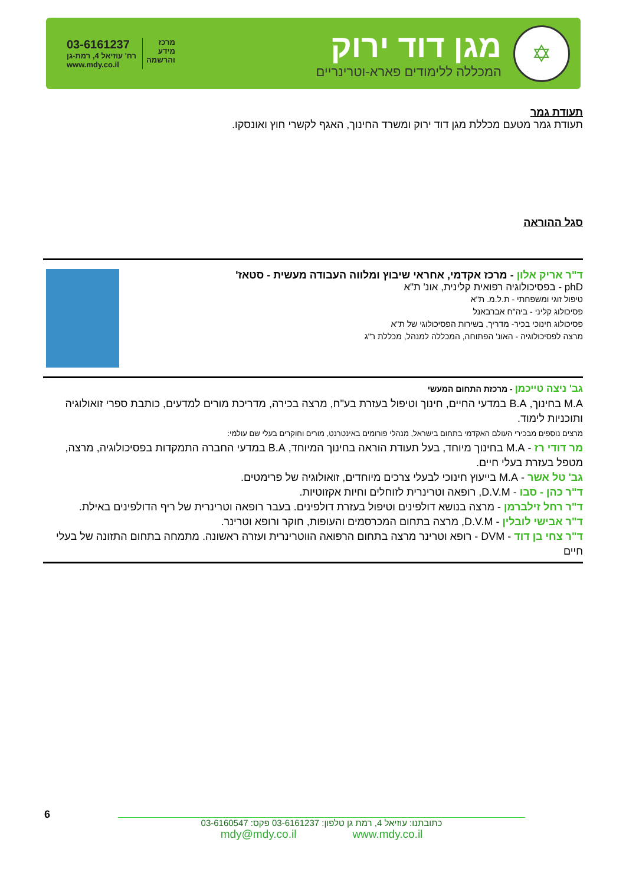03-6161237
רח' עוזיאל 4, רמת-גן
www.mdy.co.il
מרכז
מידע
והרשמה
✡
מגן דוד ירוק
המכללה ללימודים פארא-וטרינריים
תעודת גמר
תעודת גמר מטעם מכללת מגן דוד ירוק ומשרד החינוך, האגף לקשרי חוץ ואונסקו.
סגל ההוראה
ד"ר אריק אלון - מרכז אקדמי, אחראי שיבוץ ומלווה העבודה מעשית - סטאז'
phD - בפסיכולוגיה רפואית קלינית, אונ' ת"א
טיפול זוגי ומשפחתי - ת.ל.מ. ת"א
פסיכולוג קליני - ביה"ח אברבאנל
פסיכולוג חינוכי בכיר- מדריך, בשירות הפסיכולוגי של ת"א
מרצה לפסיכולוגיה - האונ' הפתוחה, המכללה למנהל, מכללת ר"ג
גב' ניצה טייכמן - מרכזת התחום המעשי
M.A בחינוך, B.A במדעי החיים, חינוך וטיפול בעזרת בע"ח, מרצה בכירה, מדריכת מורים למדעים, כותבת ספרי זואולוגיה ותוכניות לימוד.
מרצים נוספים מבכירי העולם האקדמי בתחום בישראל, מנהלי פורומים באינטרנט, מורים וחוקרים בעלי שם עולמי:
מר דודי רז - M.A בחינוך מיוחד, בעל תעודת הוראה בחינוך המיוחד, B.A במדעי החברה התמקדות בפסיכולוגיה, מרצה, מטפל בעזרת בעלי חיים.
גב' טל אשר - M.A בייעוץ חינוכי לבעלי צרכים מיוחדים, זואולוגיה של פרימטים.
ד"ר כהן - סבו - D.V.M, רופאה וטרינרית לזוחלים וחיות אקזוטיות.
ד"ר רחל זילברמן - מרצה בנושא דולפינים וטיפול בעזרת דולפינים. בעבר רופאה וטרינרית של ריף הדולפינים באילת.
ד"ר אבישי לובלין - D.V.M, מרצה בתחום המכרסמים והעופות, חוקר ורופא וטרינר.
ד"ר צחי בן דוד - DVM - רופא וטרינר מרצה בתחום הרפואה הווטרינרית ועזרה ראשונה. מתמחה בתחום התזונה של בעלי חיים
6
כתובתנו: עוזיאל 4, רמת גן טלפון: 03-6161237 פקס: 03-6160547
mdy@mdy.co.il www.mdy.co.il